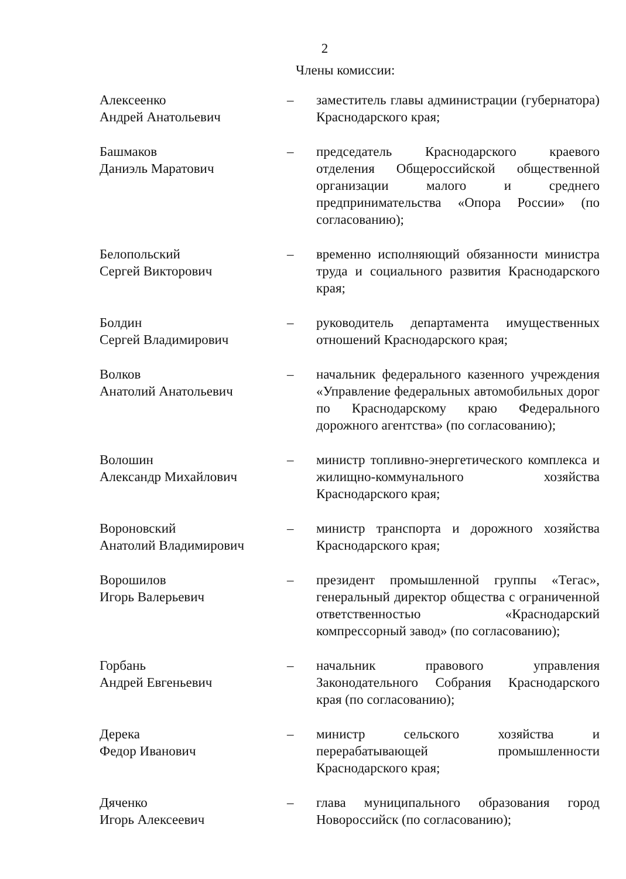2
Члены комиссии:
Алексеенко
Андрей Анатольевич
– заместитель главы администрации (губернатора) Краснодарского края;
Башмаков
Даниэль Маратович
– председатель Краснодарского краевого отделения Общероссийской общественной организации малого и среднего предпринимательства «Опора России» (по согласованию);
Белопольский
Сергей Викторович
– временно исполняющий обязанности министра труда и социального развития Краснодарского края;
Болдин
Сергей Владимирович
– руководитель департамента имущественных отношений Краснодарского края;
Волков
Анатолий Анатольевич
– начальник федерального казенного учреждения «Управление федеральных автомобильных дорог по Краснодарскому краю Федерального дорожного агентства» (по согласованию);
Волошин
Александр Михайлович
– министр топливно-энергетического комплекса и жилищно-коммунального хозяйства Краснодарского края;
Вороновский
Анатолий Владимирович
– министр транспорта и дорожного хозяйства Краснодарского края;
Ворошилов
Игорь Валерьевич
– президент промышленной группы «Тегас», генеральный директор общества с ограниченной ответственностью «Краснодарский компрессорный завод» (по согласованию);
Горбань
Андрей Евгеньевич
– начальник правового управления Законодательного Собрания Краснодарского края (по согласованию);
Дерека
Федор Иванович
– министр сельского хозяйства и перерабатывающей промышленности Краснодарского края;
Дяченко
Игорь Алексеевич
– глава муниципального образования город Новороссийск (по согласованию);